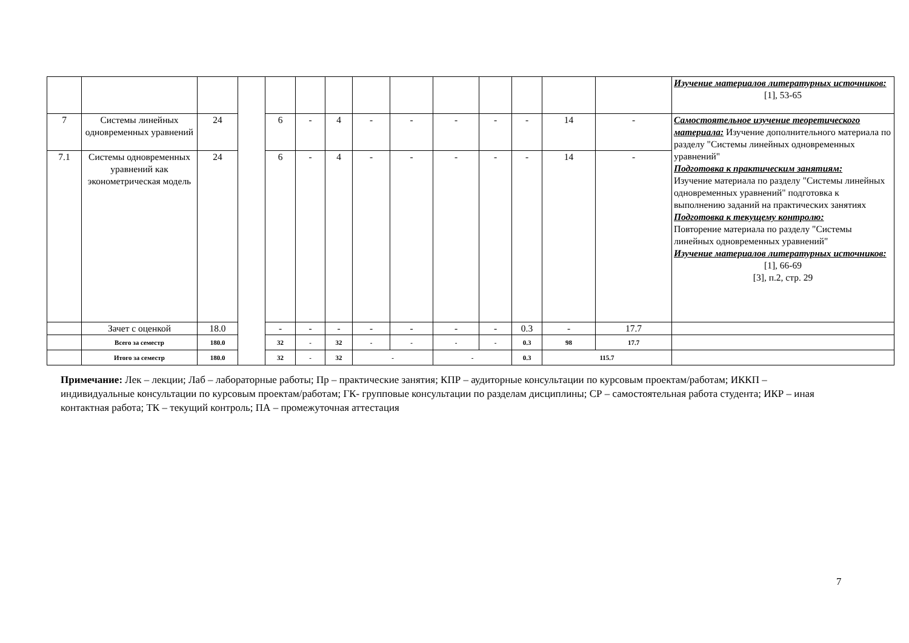| | | | | | | | | | | | | | | Изучение материалов литературных источников: [1], 53-65 |
| 7 | Системы линейных одновременных уравнений | 24 | | 6 | - | 4 | - | - | - | - | - | 14 | - | Самостоятельное изучение теоретического материала: Изучение дополнительного материала по разделу "Системы линейных одновременных уравнений" Подготовка к практическим занятиям: Изучение материала по разделу "Системы линейных одновременных уравнений" подготовка к выполнению заданий на практических занятиях Подготовка к текущему контролю: Повторение материала по разделу "Системы линейных одновременных уравнений" Изучение материалов литературных источников: [1], 66-69 [3], п.2, стр. 29 |
| 7.1 | Системы одновременных уравнений как эконометрическая модель | 24 | | 6 | - | 4 | - | - | - | - | - | 14 | - | |
| | Зачет с оценкой | 18.0 | | - | - | - | - | - | - | - | 0.3 | - | 17.7 | |
| | Всего за семестр | 180.0 | | 32 | - | 32 | - | - | - | - | 0.3 | 98 | 17.7 | |
| | Итого за семестр | 180.0 | | 32 | - | 32 | - | | - | | 0.3 | 115.7 | | |
Примечание: Лек – лекции; Лаб – лабораторные работы; Пр – практические занятия; КПР – аудиторные консультации по курсовым проектам/работам; ИККП – индивидуальные консультации по курсовым проектам/работам; ГК- групповые консультации по разделам дисциплины; СР – самостоятельная работа студента; ИКР – иная контактная работа; ТК – текущий контроль; ПА – промежуточная аттестация
7